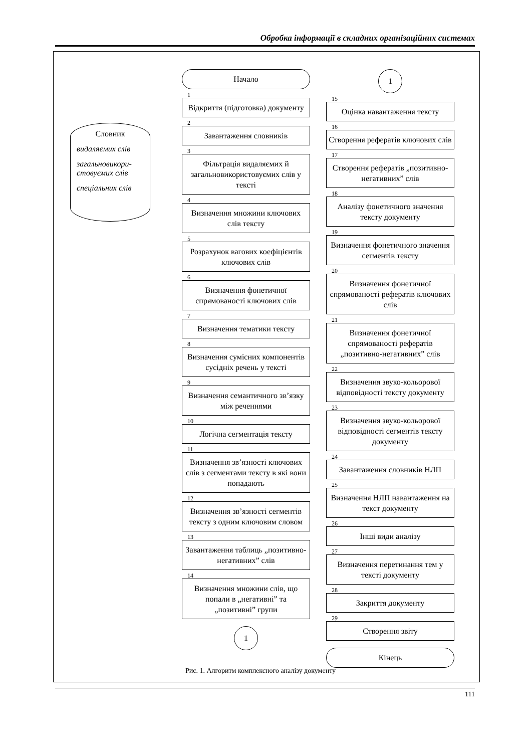Обробка інформації в складних організаційних системах
Словник
видаляємих слів
загальновикори-
стовуємих слів
спеціальних слів
Начало
1
Відкриття (підготовка) документу
2
Завантаження словників
3
Фільтрація видаляємих й загальновикористовуємих слів у тексті
4
Визначення множини ключових слів тексту
5
Розрахунок вагових коефіцієнтів ключових слів
6
Визначення фонетичної спрямованості ключових слів
7
Визначення тематики тексту
8
Визначення сумісних компонентів сусідніх речень у тексті
9
Визначення семантичного зв’язку між реченнями
10
Логічна сегментація тексту
11
Визначення зв’язності ключових слів з сегментами тексту в які вони попадають
12
Визначення зв’язності сегментів тексту з одним ключовим словом
13
Завантаження таблиць „позитивно-негативних” слів
14
Визначення множини слів, що попали в „негативні” та „позитивні” групи
1
1
15
Оцінка навантаження тексту
16
Створення рефератів ключових слів
17
Створення рефератів „позитивно-негативних” слів
18
Аналізу фонетичного значення тексту документу
19
Визначення фонетичного значення сегментів тексту
20
Визначення фонетичної спрямованості рефератів ключових слів
21
Визначення фонетичної спрямованості рефератів „позитивно-негативних” слів
22
Визначення звуко-кольорової відповідності тексту документу
23
Визначення звуко-кольорової відповідності сегментів тексту документу
24
Завантаження словників НЛП
25
Визначення НЛП навантаження на текст документу
26
Інші види аналізу
27
Визначення перетинання тем у тексті документу
28
Закриття документу
29
Створення звіту
Кінець
Рис. 1. Алгоритм комплексного аналізу документу
111